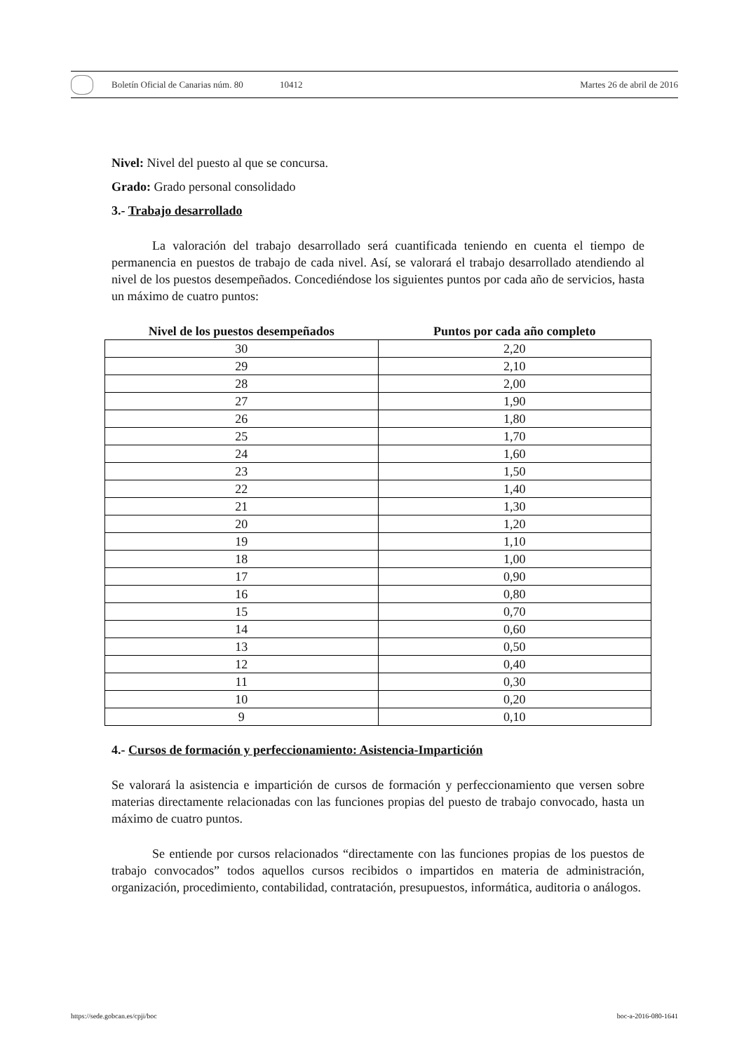Boletín Oficial de Canarias núm. 80
10412 Martes 26 de abril de 2016
Nivel: Nivel del puesto al que se concursa.
Grado: Grado personal consolidado
3.- Trabajo desarrollado
La valoración del trabajo desarrollado será cuantificada teniendo en cuenta el tiempo de permanencia en puestos de trabajo de cada nivel. Así, se valorará el trabajo desarrollado atendiendo al nivel de los puestos desempeñados. Concediéndose los siguientes puntos por cada año de servicios, hasta un máximo de cuatro puntos:
| Nivel de los puestos desempeñados | Puntos por cada año completo |
| --- | --- |
| 30 | 2,20 |
| 29 | 2,10 |
| 28 | 2,00 |
| 27 | 1,90 |
| 26 | 1,80 |
| 25 | 1,70 |
| 24 | 1,60 |
| 23 | 1,50 |
| 22 | 1,40 |
| 21 | 1,30 |
| 20 | 1,20 |
| 19 | 1,10 |
| 18 | 1,00 |
| 17 | 0,90 |
| 16 | 0,80 |
| 15 | 0,70 |
| 14 | 0,60 |
| 13 | 0,50 |
| 12 | 0,40 |
| 11 | 0,30 |
| 10 | 0,20 |
| 9 | 0,10 |
4.- Cursos de formación y perfeccionamiento: Asistencia-Impartición
Se valorará la asistencia e impartición de cursos de formación y perfeccionamiento que versen sobre materias directamente relacionadas con las funciones propias del puesto de trabajo convocado, hasta un máximo de cuatro puntos.
Se entiende por cursos relacionados “directamente con las funciones propias de los puestos de trabajo convocados” todos aquellos cursos recibidos o impartidos en materia de administración, organización, procedimiento, contabilidad, contratación, presupuestos, informática, auditoria o análogos.
https://sede.gobcan.es/cpji/boc boc-a-2016-080-1641